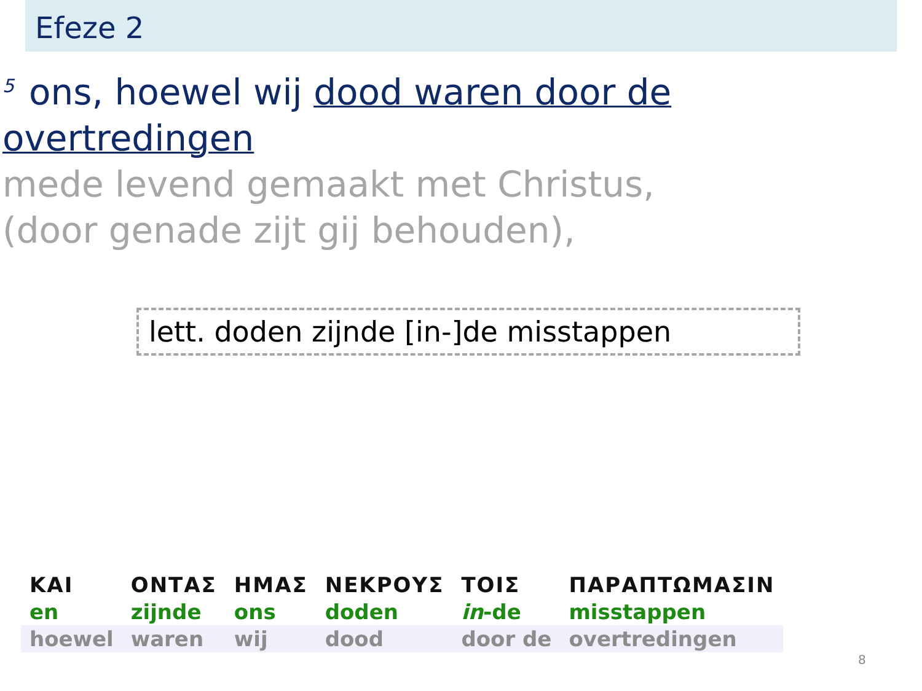Efeze 2
<sup>5</sup> ons, hoewel wij dood waren door de overtredingen
mede levend gemaakt met Christus,
(door genade zijt gij behouden),
lett. doden zijnde [in-]de misstappen
| ΚΑΙ | ΟΝΤΑΣ | ΗΜΑΣ | ΝΕΚΡΟΥΣ | ΤΟΙΣ | ΠΑΡΑΠΤΩΜΑΣΙΝ |
| en | zijnde | ons | doden | in -de | misstappen |
| hoewel | waren | wij | dood | door de | overtredingen |
8